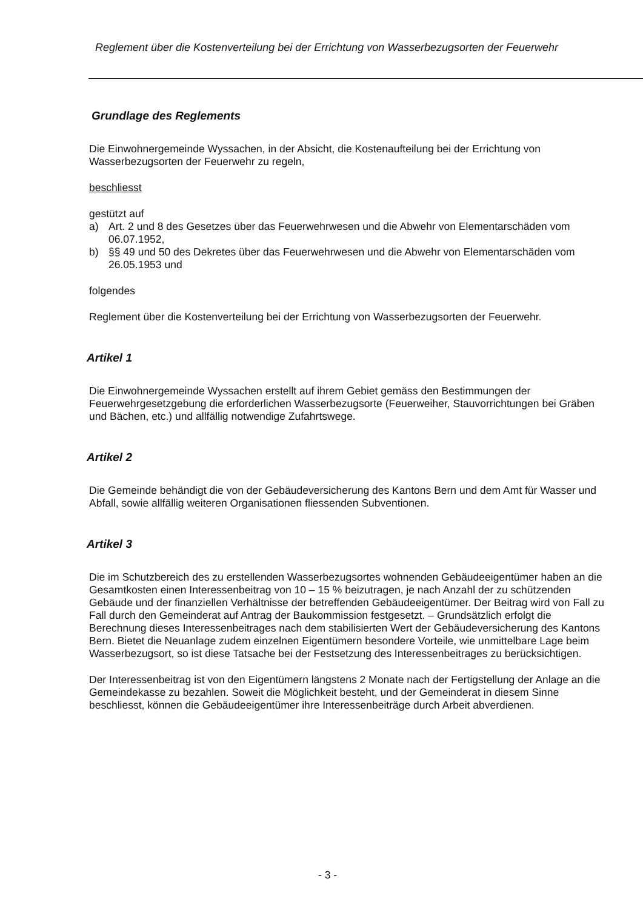Reglement über die Kostenverteilung bei der Errichtung von Wasserbezugsorten der Feuerwehr
Grundlage des Reglements
Die Einwohnergemeinde Wyssachen, in der Absicht, die Kostenaufteilung bei der Errichtung von Wasserbezugsorten der Feuerwehr zu regeln,
beschliesst
gestützt auf
a) Art. 2 und 8 des Gesetzes über das Feuerwehrwesen und die Abwehr von Elementarschäden vom 06.07.1952,
b) §§ 49 und 50 des Dekretes über das Feuerwehrwesen und die Abwehr von Elementarschäden vom 26.05.1953 und
folgendes
Reglement über die Kostenverteilung bei der Errichtung von Wasserbezugsorten der Feuerwehr.
Artikel 1
Die Einwohnergemeinde Wyssachen erstellt auf ihrem Gebiet gemäss den Bestimmungen der Feuerwehrgesetzgebung die erforderlichen Wasserbezugsorte (Feuerweiher, Stauvorrichtungen bei Gräben und Bächen, etc.) und allfällig notwendige Zufahrtswege.
Artikel 2
Die Gemeinde behändigt die von der Gebäudeversicherung des Kantons Bern und dem Amt für Wasser und Abfall, sowie allfällig weiteren Organisationen fliessenden Subventionen.
Artikel 3
Die im Schutzbereich des zu erstellenden Wasserbezugsortes wohnenden Gebäudeeigentümer haben an die Gesamtkosten einen Interessenbeitrag von 10 – 15 % beizutragen, je nach Anzahl der zu schützenden Gebäude und der finanziellen Verhältnisse der betreffenden Gebäudeeigentümer. Der Beitrag wird von Fall zu Fall durch den Gemeinderat auf Antrag der Baukommission festgesetzt. – Grundsätzlich erfolgt die Berechnung dieses Interessenbeitrages nach dem stabilisierten Wert der Gebäudeversicherung des Kantons Bern. Bietet die Neuanlage zudem einzelnen Eigentümern besondere Vorteile, wie unmittelbare Lage beim Wasserbezugsort, so ist diese Tatsache bei der Festsetzung des Interessenbeitrages zu berücksichtigen.
Der Interessenbeitrag ist von den Eigentümern längstens 2 Monate nach der Fertigstellung der Anlage an die Gemeindekasse zu bezahlen. Soweit die Möglichkeit besteht, und der Gemeinderat in diesem Sinne beschliesst, können die Gebäudeeigentümer ihre Interessenbeiträge durch Arbeit abverdienen.
- 3 -